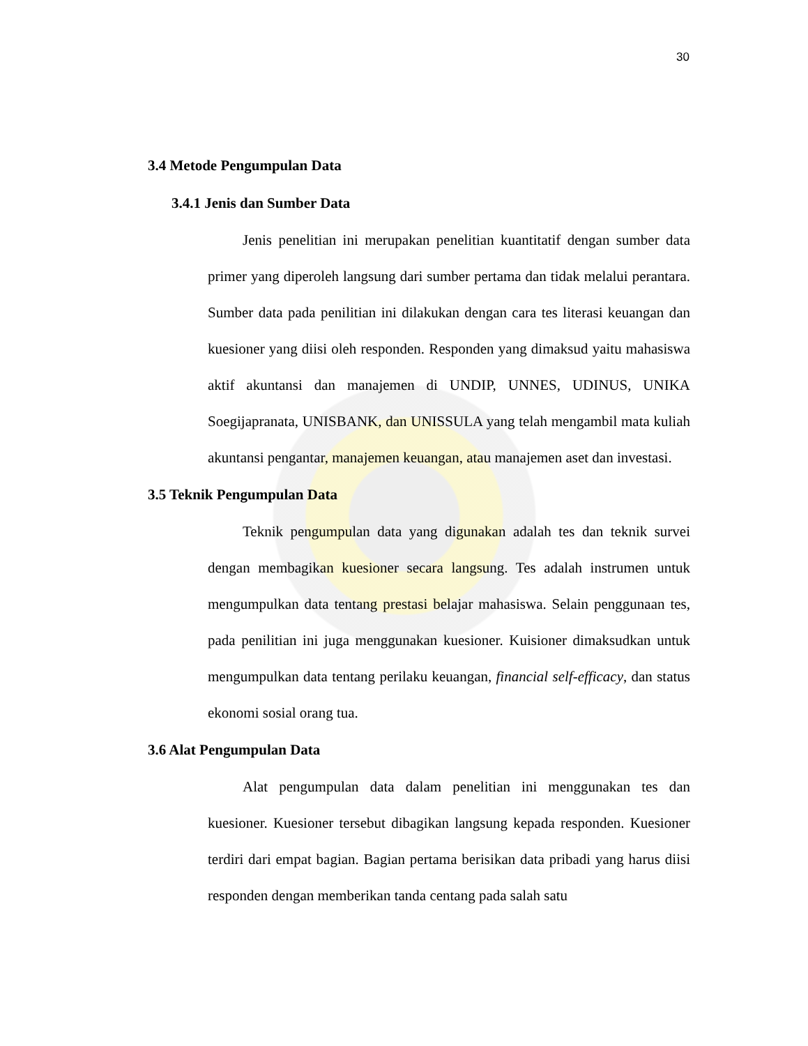30
3.4 Metode Pengumpulan Data
3.4.1 Jenis dan Sumber Data
Jenis penelitian ini merupakan penelitian kuantitatif dengan sumber data primer yang diperoleh langsung dari sumber pertama dan tidak melalui perantara. Sumber data pada penilitian ini dilakukan dengan cara tes literasi keuangan dan kuesioner yang diisi oleh responden. Responden yang dimaksud yaitu mahasiswa aktif akuntansi dan manajemen di UNDIP, UNNES, UDINUS, UNIKA Soegijapranata, UNISBANK, dan UNISSULA yang telah mengambil mata kuliah akuntansi pengantar, manajemen keuangan, atau manajemen aset dan investasi.
3.5 Teknik Pengumpulan Data
Teknik pengumpulan data yang digunakan adalah tes dan teknik survei dengan membagikan kuesioner secara langsung. Tes adalah instrumen untuk mengumpulkan data tentang prestasi belajar mahasiswa. Selain penggunaan tes, pada penilitian ini juga menggunakan kuesioner. Kuisioner dimaksudkan untuk mengumpulkan data tentang perilaku keuangan, financial self-efficacy, dan status ekonomi sosial orang tua.
3.6 Alat Pengumpulan Data
Alat pengumpulan data dalam penelitian ini menggunakan tes dan kuesioner. Kuesioner tersebut dibagikan langsung kepada responden. Kuesioner terdiri dari empat bagian. Bagian pertama berisikan data pribadi yang harus diisi responden dengan memberikan tanda centang pada salah satu